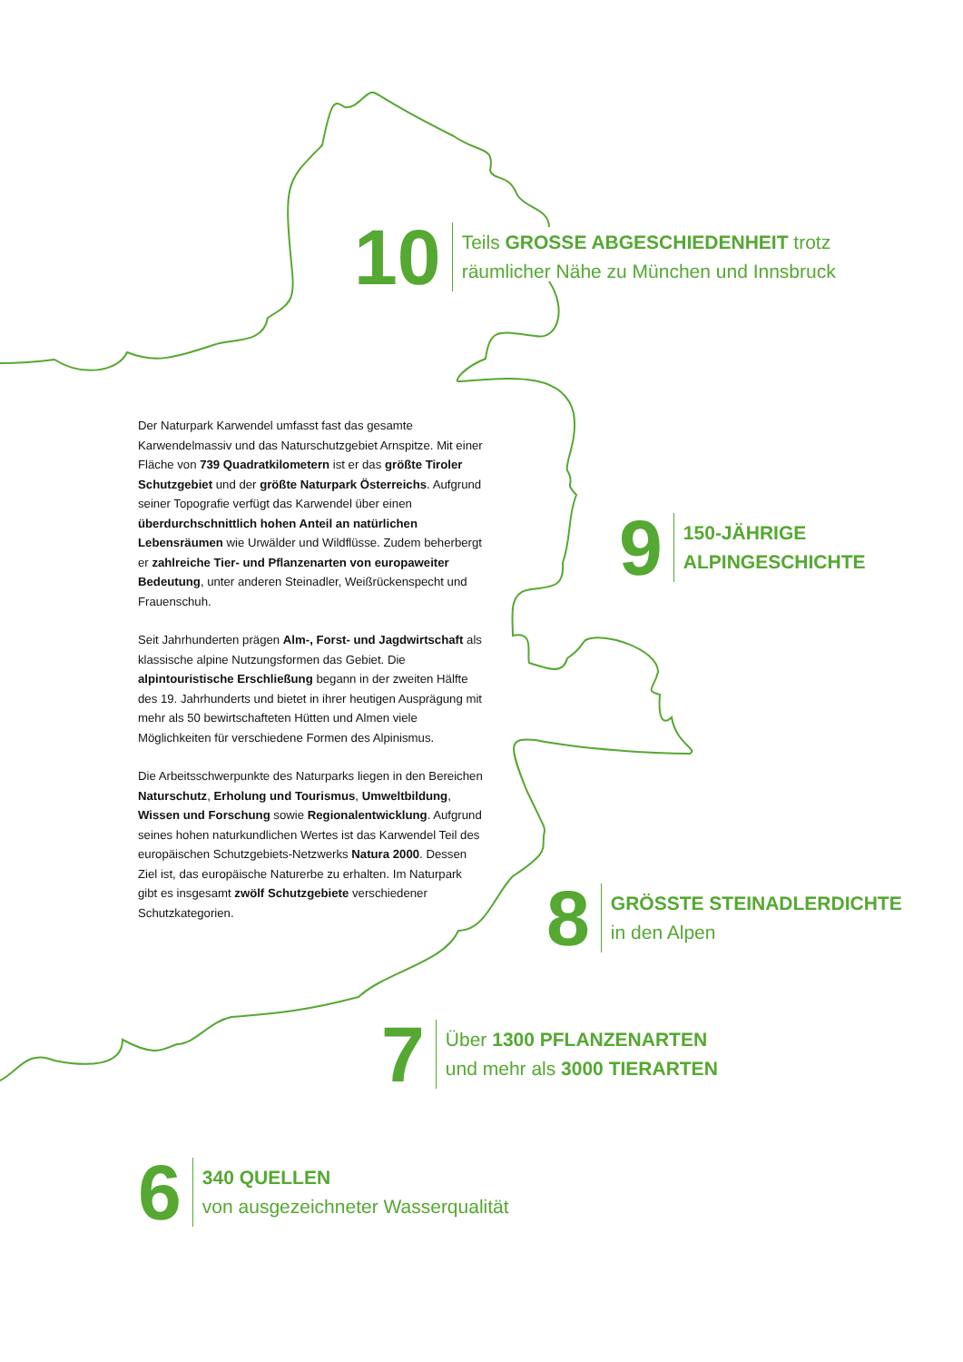10
Teils GROSSE ABGESCHIEDENHEIT trotz
räumlicher Nähe zu München und Innsbruck
Der Naturpark Karwendel umfasst fast das gesamte Karwendelmassiv und das Naturschutzgebiet Arnspitze. Mit einer Fläche von 739 Quadratkilometern ist er das größte Tiroler Schutzgebiet und der größte Naturpark Österreichs. Aufgrund seiner Topografie verfügt das Karwendel über einen überdurchschnittlich hohen Anteil an natürlichen Lebensräumen wie Urwälder und Wildflüsse. Zudem beherbergt er zahlreiche Tier- und Pflanzenarten von europaweiter Bedeutung, unter anderen Steinadler, Weißrückenspecht und Frauenschuh.
Seit Jahrhunderten prägen Alm-, Forst- und Jagdwirtschaft als klassische alpine Nutzungsformen das Gebiet. Die alpintouristische Erschließung begann in der zweiten Hälfte des 19. Jahrhunderts und bietet in ihrer heutigen Ausprägung mit mehr als 50 bewirtschafteten Hütten und Almen viele Möglichkeiten für verschiedene Formen des Alpinismus.
Die Arbeitsschwerpunkte des Naturparks liegen in den Bereichen Naturschutz, Erholung und Tourismus, Umweltbildung, Wissen und Forschung sowie Regionalentwicklung. Aufgrund seines hohen naturkundlichen Wertes ist das Karwendel Teil des europäischen Schutzgebiets-Netzwerks Natura 2000. Dessen Ziel ist, das europäische Naturerbe zu erhalten. Im Naturpark gibt es insgesamt zwölf Schutzgebiete verschiedener Schutzkategorien.
9
150-JÄHRIGE
ALPINGESCHICHTE
8
GRÖSSTE STEINADLERDICHTE
in den Alpen
7
Über 1300 PFLANZENARTEN
und mehr als 3000 TIERARTEN
6
340 QUELLEN
von ausgezeichneter Wasserqualität